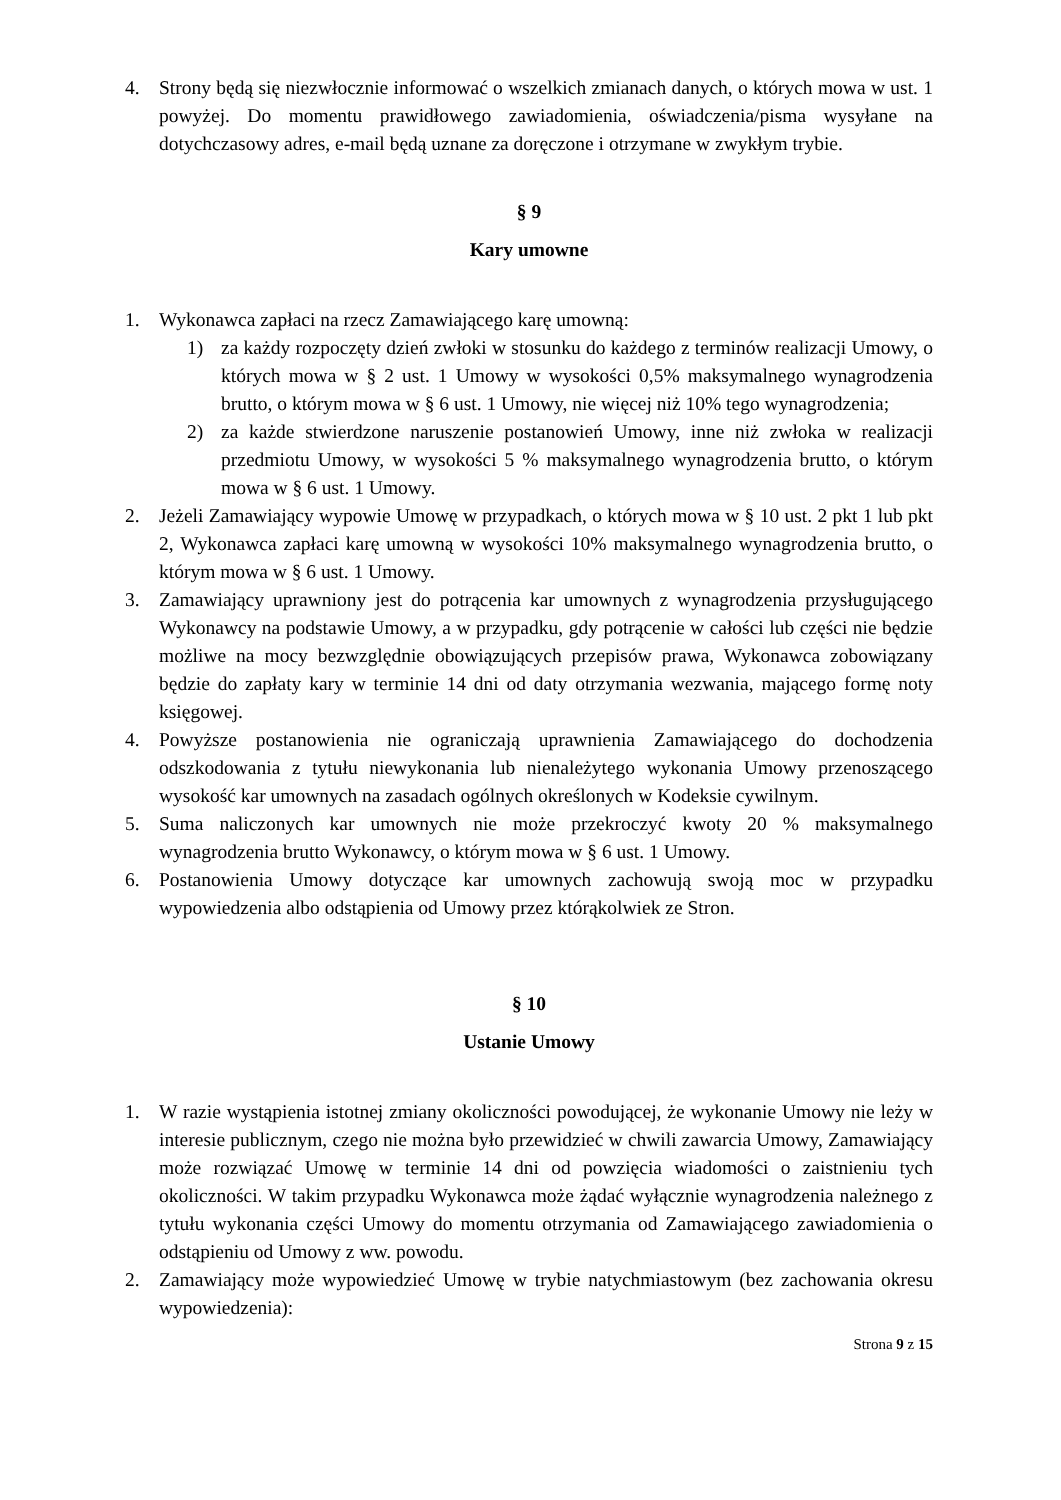4. Strony będą się niezwłocznie informować o wszelkich zmianach danych, o których mowa w ust. 1 powyżej. Do momentu prawidłowego zawiadomienia, oświadczenia/pisma wysyłane na dotychczasowy adres, e-mail będą uznane za doręczone i otrzymane w zwykłym trybie.
§ 9
Kary umowne
1. Wykonawca zapłaci na rzecz Zamawiającego karę umowną:
1) za każdy rozpoczęty dzień zwłoki w stosunku do każdego z terminów realizacji Umowy, o których mowa w § 2 ust. 1 Umowy w wysokości 0,5% maksymalnego wynagrodzenia brutto, o którym mowa w § 6 ust. 1 Umowy, nie więcej niż 10% tego wynagrodzenia;
2) za każde stwierdzone naruszenie postanowień Umowy, inne niż zwłoka w realizacji przedmiotu Umowy, w wysokości 5 % maksymalnego wynagrodzenia brutto, o którym mowa w § 6 ust. 1 Umowy.
2. Jeżeli Zamawiający wypowie Umowę w przypadkach, o których mowa w § 10 ust. 2 pkt 1 lub pkt 2, Wykonawca zapłaci karę umowną w wysokości 10% maksymalnego wynagrodzenia brutto, o którym mowa w § 6 ust. 1 Umowy.
3. Zamawiający uprawniony jest do potrącenia kar umownych z wynagrodzenia przysługującego Wykonawcy na podstawie Umowy, a w przypadku, gdy potrącenie w całości lub części nie będzie możliwe na mocy bezwzględnie obowiązujących przepisów prawa, Wykonawca zobowiązany będzie do zapłaty kary w terminie 14 dni od daty otrzymania wezwania, mającego formę noty księgowej.
4. Powyższe postanowienia nie ograniczają uprawnienia Zamawiającego do dochodzenia odszkodowania z tytułu niewykonania lub nienależytego wykonania Umowy przenoszącego wysokość kar umownych na zasadach ogólnych określonych w Kodeksie cywilnym.
5. Suma naliczonych kar umownych nie może przekroczyć kwoty 20 % maksymalnego wynagrodzenia brutto Wykonawcy, o którym mowa w § 6 ust. 1 Umowy.
6. Postanowienia Umowy dotyczące kar umownych zachowują swoją moc w przypadku wypowiedzenia albo odstąpienia od Umowy przez którąkolwiek ze Stron.
§ 10
Ustanie Umowy
1. W razie wystąpienia istotnej zmiany okoliczności powodującej, że wykonanie Umowy nie leży w interesie publicznym, czego nie można było przewidzieć w chwili zawarcia Umowy, Zamawiający może rozwiązać Umowę w terminie 14 dni od powzięcia wiadomości o zaistnieniu tych okoliczności. W takim przypadku Wykonawca może żądać wyłącznie wynagrodzenia należnego z tytułu wykonania części Umowy do momentu otrzymania od Zamawiającego zawiadomienia o odstąpieniu od Umowy z ww. powodu.
2. Zamawiający może wypowiedzieć Umowę w trybie natychmiastowym (bez zachowania okresu wypowiedzenia):
Strona 9 z 15